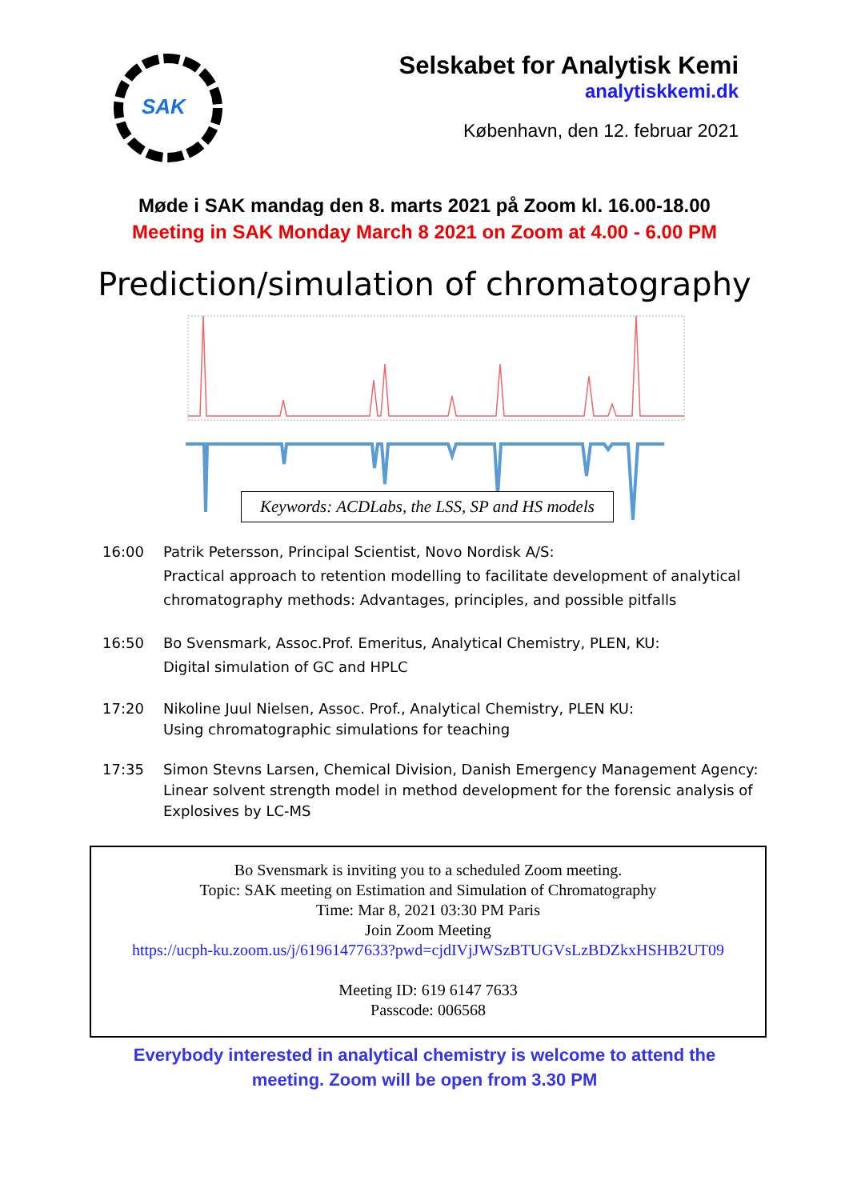SAK
Selskabet for Analytisk Kemi
analytiskkemi.dk
København, den 12. februar 2021
Møde i SAK mandag den 8. marts 2021 på Zoom kl. 16.00-18.00
Meeting in SAK Monday March 8 2021 on Zoom at 4.00 - 6.00 PM
Prediction/simulation of chromatography
Keywords: ACDLabs, the LSS, SP and HS models
16:00 Patrik Petersson, Principal Scientist, Novo Nordisk A/S:
Practical approach to retention modelling to facilitate development of analytical
chromatography methods: Advantages, principles, and possible pitfalls
16:50 Bo Svensmark, Assoc.Prof. Emeritus, Analytical Chemistry, PLEN, KU:
Digital simulation of GC and HPLC
17:20 Nikoline Juul Nielsen, Assoc. Prof., Analytical Chemistry, PLEN KU:
Using chromatographic simulations for teaching
17:35 Simon Stevns Larsen, Chemical Division, Danish Emergency Management Agency:
Linear solvent strength model in method development for the forensic analysis of
Explosives by LC-MS
Bo Svensmark is inviting you to a scheduled Zoom meeting.
Topic: SAK meeting on Estimation and Simulation of Chromatography
Time: Mar 8, 2021 03:30 PM Paris
Join Zoom Meeting
https://ucph-ku.zoom.us/j/61961477633?pwd=cjdIVjJWSzBTUGVsLzBDZkxHSHB2UT09
Meeting ID: 619 6147 7633
Passcode: 006568
Everybody interested in analytical chemistry is welcome to attend the
meeting. Zoom will be open from 3.30 PM